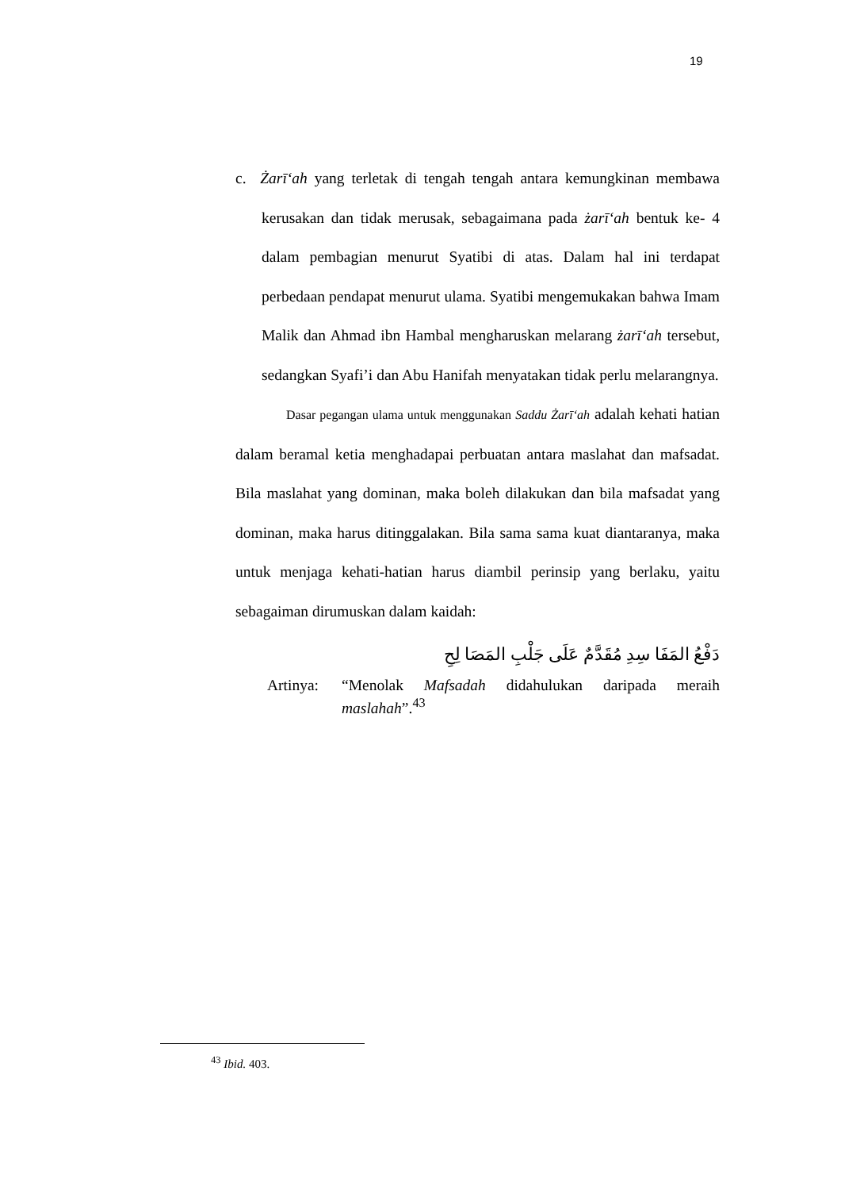19
c. Żarīʻah yang terletak di tengah tengah antara kemungkinan membawa kerusakan dan tidak merusak, sebagaimana pada żarīʻah bentuk ke- 4 dalam pembagian menurut Syatibi di atas. Dalam hal ini terdapat perbedaan pendapat menurut ulama. Syatibi mengemukakan bahwa Imam Malik dan Ahmad ibn Hambal mengharuskan melarang żarīʻah tersebut, sedangkan Syafi’i dan Abu Hanifah menyatakan tidak perlu melarangnya.
Dasar pegangan ulama untuk menggunakan Saddu Żarīʻah adalah kehati hatian dalam beramal ketia menghadapai perbuatan antara maslahat dan mafsadat. Bila maslahat yang dominan, maka boleh dilakukan dan bila mafsadat yang dominan, maka harus ditinggalakan. Bila sama sama kuat diantaranya, maka untuk menjaga kehati-hatian harus diambil perinsip yang berlaku, yaitu sebagaiman dirumuskan dalam kaidah:
دَفْعُ المَفَا سِدِ مُقَدَّمٌ عَلَى جَلْبِ المَصَا لِحِ
Artinya: “Menolak Mafsadah didahulukan daripada meraih maslahah”.<sup>43</sup>
<sup>43</sup> Ibid. 403.